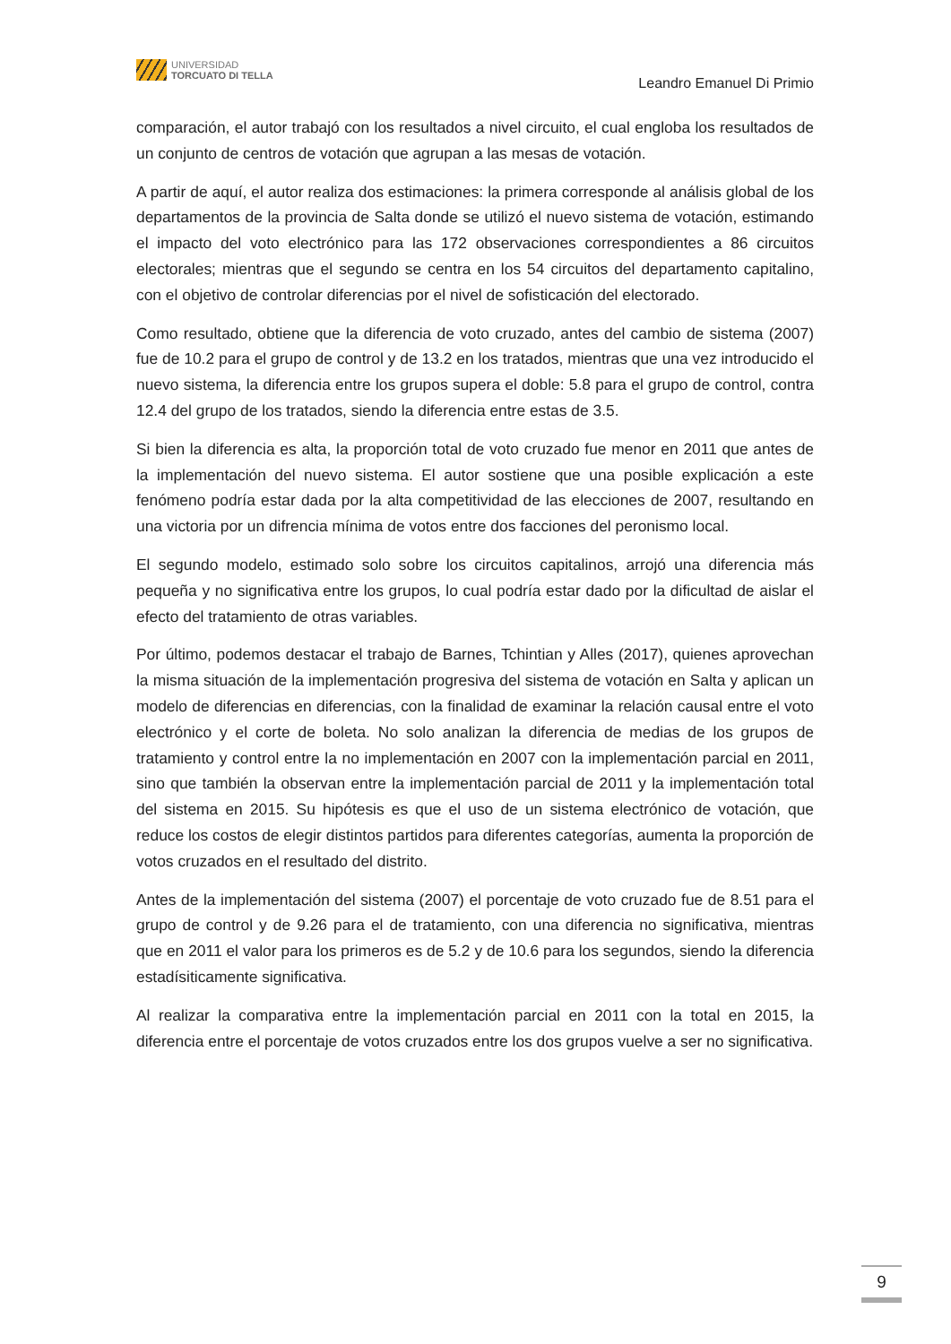UNIVERSIDAD
TORCUATO DI TELLA
Leandro Emanuel Di Primio
comparación, el autor trabajó con los resultados a nivel circuito, el cual engloba los resultados de un conjunto de centros de votación que agrupan a las mesas de votación.
A partir de aquí, el autor realiza dos estimaciones: la primera corresponde al análisis global de los departamentos de la provincia de Salta donde se utilizó el nuevo sistema de votación, estimando el impacto del voto electrónico para las 172 observaciones correspondientes a 86 circuitos electorales; mientras que el segundo se centra en los 54 circuitos del departamento capitalino, con el objetivo de controlar diferencias por el nivel de sofisticación del electorado.
Como resultado, obtiene que la diferencia de voto cruzado, antes del cambio de sistema (2007) fue de 10.2 para el grupo de control y de 13.2 en los tratados, mientras que una vez introducido el nuevo sistema, la diferencia entre los grupos supera el doble: 5.8 para el grupo de control, contra 12.4 del grupo de los tratados, siendo la diferencia entre estas de 3.5.
Si bien la diferencia es alta, la proporción total de voto cruzado fue menor en 2011 que antes de la implementación del nuevo sistema. El autor sostiene que una posible explicación a este fenómeno podría estar dada por la alta competitividad de las elecciones de 2007, resultando en una victoria por un difrencia mínima de votos entre dos facciones del peronismo local.
El segundo modelo, estimado solo sobre los circuitos capitalinos, arrojó una diferencia más pequeña y no significativa entre los grupos, lo cual podría estar dado por la dificultad de aislar el efecto del tratamiento de otras variables.
Por último, podemos destacar el trabajo de Barnes, Tchintian y Alles (2017), quienes aprovechan la misma situación de la implementación progresiva del sistema de votación en Salta y aplican un modelo de diferencias en diferencias, con la finalidad de examinar la relación causal entre el voto electrónico y el corte de boleta. No solo analizan la diferencia de medias de los grupos de tratamiento y control entre la no implementación en 2007 con la implementación parcial en 2011, sino que también la observan entre la implementación parcial de 2011 y la implementación total del sistema en 2015. Su hipótesis es que el uso de un sistema electrónico de votación, que reduce los costos de elegir distintos partidos para diferentes categorías, aumenta la proporción de votos cruzados en el resultado del distrito.
Antes de la implementación del sistema (2007) el porcentaje de voto cruzado fue de 8.51 para el grupo de control y de 9.26 para el de tratamiento, con una diferencia no significativa, mientras que en 2011 el valor para los primeros es de 5.2 y de 10.6 para los segundos, siendo la diferencia estadísiticamente significativa.
Al realizar la comparativa entre la implementación parcial en 2011 con la total en 2015, la diferencia entre el porcentaje de votos cruzados entre los dos grupos vuelve a ser no significativa.
9